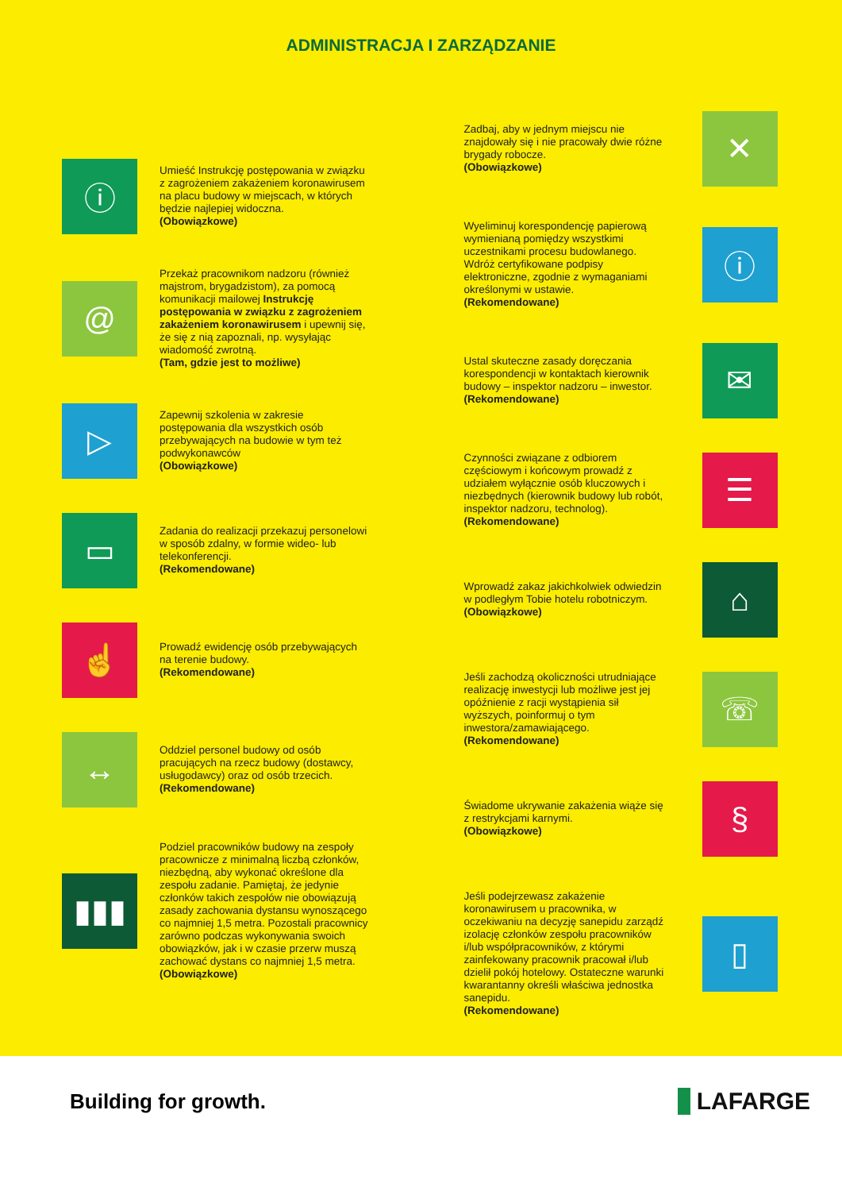ADMINISTRACJA I ZARZĄDZANIE
ⓘ
Umieść Instrukcję postępowania w związku z zagrożeniem zakażeniem koronawirusem na placu budowy w miejscach, w których będzie najlepiej widoczna.
(Obowiązkowe)
@
Przekaż pracownikom nadzoru (również majstrom, brygadzistom), za pomocą komunikacji mailowej Instrukcję postępowania w związku z zagrożeniem zakażeniem koronawirusem i upewnij się, że się z nią zapoznali, np. wysyłając wiadomość zwrotną.
(Tam, gdzie jest to możliwe)
▷
Zapewnij szkolenia w zakresie postępowania dla wszystkich osób przebywających na budowie w tym też podwykonawców
(Obowiązkowe)
▭
Zadania do realizacji przekazuj personelowi w sposób zdalny, w formie wideo- lub telekonferencji.
(Rekomendowane)
☝
Prowadź ewidencję osób przebywających na terenie budowy.
(Rekomendowane)
↔
Oddziel personel budowy od osób pracujących na rzecz budowy (dostawcy, usługodawcy) oraz od osób trzecich.
(Rekomendowane)
▮▮▮
Podziel pracowników budowy na zespoły pracownicze z minimalną liczbą członków, niezbędną, aby wykonać określone dla zespołu zadanie. Pamiętaj, że jedynie członków takich zespołów nie obowiązują zasady zachowania dystansu wynoszącego co najmniej 1,5 metra. Pozostali pracownicy zarówno podczas wykonywania swoich obowiązków, jak i w czasie przerw muszą zachować dystans co najmniej 1,5 metra.
(Obowiązkowe)
Zadbaj, aby w jednym miejscu nie znajdowały się i nie pracowały dwie różne brygady robocze.
(Obowiązkowe)
✕
Wyeliminuj korespondencję papierową wymienianą pomiędzy wszystkimi uczestnikami procesu budowlanego. Wdróż certyfikowane podpisy elektroniczne, zgodnie z wymaganiami określonymi w ustawie.
(Rekomendowane)
ⓘ
Ustal skuteczne zasady doręczania korespondencji w kontaktach kierownik budowy – inspektor nadzoru – inwestor.
(Rekomendowane)
✉
Czynności związane z odbiorem częściowym i końcowym prowadź z udziałem wyłącznie osób kluczowych i niezbędnych (kierownik budowy lub robót, inspektor nadzoru, technolog).
(Rekomendowane)
☰
Wprowadź zakaz jakichkolwiek odwiedzin w podległym Tobie hotelu robotniczym.
(Obowiązkowe)
⌂
Jeśli zachodzą okoliczności utrudniające realizację inwestycji lub możliwe jest jej opóźnienie z racji wystąpienia sił wyższych, poinformuj o tym inwestora/zamawiającego.
(Rekomendowane)
☏
Świadome ukrywanie zakażenia wiąże się z restrykcjami karnymi.
(Obowiązkowe)
§
Jeśli podejrzewasz zakażenie koronawirusem u pracownika, w oczekiwaniu na decyzję sanepidu zarządź izolację członków zespołu pracowników i/lub współpracowników, z którymi zainfekowany pracownik pracował i/lub dzielił pokój hotelowy. Ostateczne warunki kwarantanny określi właściwa jednostka sanepidu.
(Rekomendowane)
▯
Building for growth.
LAFARGE